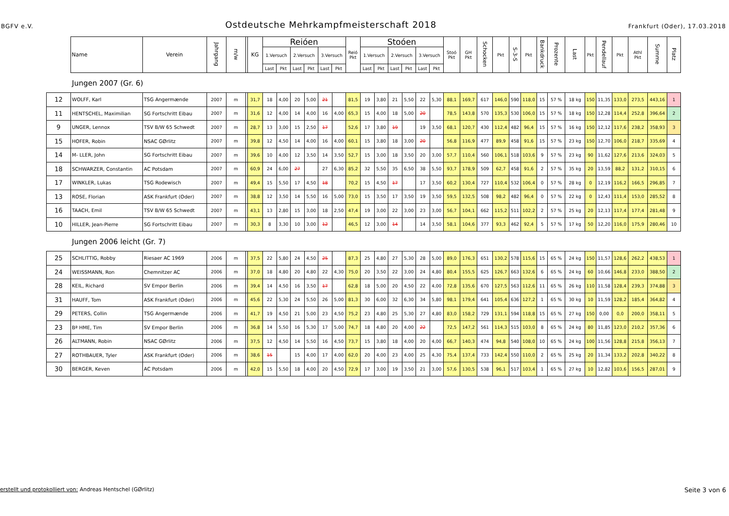BGFV e.V. Ostdeutsche Mehrkampfmeisterschaft 2018 Frankfurt (Oder), 17.03.2018
| | Name | Verein | Jahrgang | m/w | | KG | Reióen | | | | | | Reió Pkt | Stoóen | | | | | | Stoó Pkt | GH Pkt | Schocken | Pkt | S-3-S | Pkt | Bankdruck | Prozente | Last | Pkt | Pendellauf | Pkt | Athl Pkt | Summe | Platz |
| --- | --- | --- | --- | --- | --- | --- | --- | --- | --- | --- | --- | --- | --- | --- | --- | --- | --- | --- | --- | --- | --- | --- | --- | --- | --- | --- | --- | --- | --- | --- | --- | --- | --- | --- |
| | | | | | | | 1.Versuch | | 2.Versuch | | 3.Versuch | | | 1.Versuch | | 2.Versuch | | 3.Versuch | | | | | | | | | | | | | | | | |
| | | | | | | | Last | Pkt | Last | Pkt | Last | Pkt | | Last | Pkt | Last | Pkt | Last | Pkt | | | | | | | | | | | | | | | |
Jungen 2007 (Gr. 6)
| 12 | WOLFF, Karl | TSG Angermænde | 2007 | m | | 31,7 | 18 | 4,00 | 20 | 5,00 | 21 | | 81,5 | 19 | 3,80 | 21 | 5,50 | 22 | 5,30 | 88,1 | 169,7 | 617 | 146,0 | 590 | 118,0 | 15 | 57 % | 18 kg | 150 | 11,35 | 133,0 | 273,5 | 443,16 | 1 |
| 11 | HENTSCHEL, Maximilian | SG Fortschritt Eibau | 2007 | m | | 31,6 | 12 | 4,00 | 14 | 4,00 | 16 | 4,00 | 65,3 | 15 | 4,00 | 18 | 5,00 | 20 | | 78,5 | 143,8 | 570 | 135,3 | 530 | 106,0 | 15 | 57 % | 18 kg | 150 | 12,28 | 114,4 | 252,8 | 396,64 | 2 |
| 9 | UNGER, Lennox | TSV B/W 65 Schwedt | 2007 | m | | 28,7 | 13 | 3,00 | 15 | 2,50 | 17 | | 52,6 | 17 | 3,80 | 19 | | 19 | 3,50 | 68,1 | 120,7 | 430 | 112,4 | 482 | 96,4 | 15 | 57 % | 16 kg | 150 | 12,12 | 117,6 | 238,2 | 358,93 | 3 |
| 15 | HOFER, Robin | NSAC GØrlitz | 2007 | m | | 39,8 | 12 | 4,50 | 14 | 4,00 | 16 | 4,00 | 60,1 | 15 | 3,80 | 18 | 3,00 | 20 | | 56,8 | 116,9 | 477 | 89,9 | 458 | 91,6 | 15 | 57 % | 23 kg | 150 | 12,70 | 106,0 | 218,7 | 335,69 | 4 |
| 14 | M- LLER, John | SG Fortschritt Eibau | 2007 | m | | 39,6 | 10 | 4,00 | 12 | 3,50 | 14 | 3,50 | 52,7 | 15 | 3,00 | 18 | 3,50 | 20 | 3,00 | 57,7 | 110,4 | 560 | 106,1 | 518 | 103,6 | 9 | 57 % | 23 kg | 90 | 11,62 | 127,6 | 213,6 | 324,03 | 5 |
| 18 | SCHWARZER, Constantin | AC Potsdam | 2007 | m | | 60,9 | 24 | 6,00 | 27 | | 27 | 6,30 | 85,2 | 32 | 5,50 | 35 | 6,50 | 38 | 5,50 | 93,7 | 178,9 | 509 | 62,7 | 458 | 91,6 | 2 | 57 % | 35 kg | 20 | 13,59 | 88,2 | 131,2 | 310,15 | 6 |
| 17 | WINKLER, Lukas | TSG Rodewisch | 2007 | m | | 49,4 | 15 | 5,50 | 17 | 4,50 | 18 | | 70,2 | 15 | 4,50 | 17 | | 17 | 3,50 | 60,2 | 130,4 | 727 | 110,4 | 532 | 106,4 | 0 | 57 % | 28 kg | 0 | 12,19 | 116,2 | 166,5 | 296,85 | 7 |
| 13 | ROSE, Florian | ASK Frankfurt (Oder) | 2007 | m | | 38,8 | 12 | 3,50 | 14 | 5,50 | 16 | 5,00 | 73,0 | 15 | 3,50 | 17 | 3,50 | 19 | 3,50 | 59,5 | 132,5 | 508 | 98,2 | 482 | 96,4 | 0 | 57 % | 22 kg | 0 | 12,43 | 111,4 | 153,0 | 285,52 | 8 |
| 16 | TAACH, Emil | TSV B/W 65 Schwedt | 2007 | m | | 43,1 | 13 | 2,80 | 15 | 3,00 | 18 | 2,50 | 47,4 | 19 | 3,00 | 22 | 3,00 | 23 | 3,00 | 56,7 | 104,1 | 662 | 115,2 | 511 | 102,2 | 2 | 57 % | 25 kg | 20 | 12,13 | 117,4 | 177,4 | 281,48 | 9 |
| 10 | HILLER, Jean-Pierre | SG Fortschritt Eibau | 2007 | m | | 30,3 | 8 | 3,30 | 10 | 3,00 | 12 | | 46,5 | 12 | 3,00 | 14 | | 14 | 3,50 | 58,1 | 104,6 | 377 | 93,3 | 462 | 92,4 | 5 | 57 % | 17 kg | 50 | 12,20 | 116,0 | 175,9 | 280,46 | 10 |
Jungen 2006 leicht (Gr. 7)
| 25 | SCHLITTIG, Robby | Riesaer AC 1969 | 2006 | m | | 37,5 | 22 | 5,80 | 24 | 4,50 | 25 | | 87,3 | 25 | 4,80 | 27 | 5,30 | 28 | 5,00 | 89,0 | 176,3 | 651 | 130,2 | 578 | 115,6 | 15 | 65 % | 24 kg | 150 | 11,57 | 128,6 | 262,2 | 438,53 | 1 |
| 24 | WEISSMANN, Ron | Chemnitzer AC | 2006 | m | | 37,0 | 18 | 4,80 | 20 | 4,80 | 22 | 4,30 | 75,0 | 20 | 3,50 | 22 | 3,00 | 24 | 4,80 | 80,4 | 155,5 | 625 | 126,7 | 663 | 132,6 | 6 | 65 % | 24 kg | 60 | 10,66 | 146,8 | 233,0 | 388,50 | 2 |
| 28 | KEIL, Richard | SV Empor Berlin | 2006 | m | | 39,4 | 14 | 4,50 | 16 | 3,50 | 17 | | 62,8 | 18 | 5,00 | 20 | 4,50 | 22 | 4,00 | 72,8 | 135,6 | 670 | 127,5 | 563 | 112,6 | 11 | 65 % | 26 kg | 110 | 11,58 | 128,4 | 239,3 | 374,88 | 3 |
| 31 | HAUFF, Tom | ASK Frankfurt (Oder) | 2006 | m | | 45,6 | 22 | 5,30 | 24 | 5,50 | 26 | 5,00 | 81,3 | 30 | 6,00 | 32 | 6,30 | 34 | 5,80 | 98,1 | 179,4 | 641 | 105,4 | 636 | 127,2 | 1 | 65 % | 30 kg | 10 | 11,59 | 128,2 | 185,4 | 364,82 | 4 |
| 29 | PETERS, Collin | TSG Angermænde | 2006 | m | | 41,7 | 19 | 4,50 | 21 | 5,00 | 23 | 4,50 | 75,2 | 23 | 4,80 | 25 | 5,30 | 27 | 4,80 | 83,0 | 158,2 | 729 | 131,1 | 594 | 118,8 | 15 | 65 % | 27 kg | 150 | 0,00 | 0,0 | 200,0 | 358,11 | 5 |
| 23 | Bª HME, Tim | SV Empor Berlin | 2006 | m | | 36,8 | 14 | 5,50 | 16 | 5,30 | 17 | 5,00 | 74,7 | 18 | 4,80 | 20 | 4,00 | 22 | | 72,5 | 147,2 | 561 | 114,3 | 515 | 103,0 | 8 | 65 % | 24 kg | 80 | 11,85 | 123,0 | 210,2 | 357,36 | 6 |
| 26 | ALTMANN, Robin | NSAC GØrlitz | 2006 | m | | 37,5 | 12 | 4,50 | 14 | 5,50 | 16 | 4,50 | 73,7 | 15 | 3,80 | 18 | 4,00 | 20 | 4,00 | 66,7 | 140,3 | 474 | 94,8 | 540 | 108,0 | 10 | 65 % | 24 kg | 100 | 11,56 | 128,8 | 215,8 | 356,13 | 7 |
| 27 | ROTHBAUER, Tyler | ASK Frankfurt (Oder) | 2006 | m | | 38,6 | 15 | | 15 | 4,00 | 17 | 4,00 | 62,0 | 20 | 4,00 | 23 | 4,00 | 25 | 4,30 | 75,4 | 137,4 | 733 | 142,4 | 550 | 110,0 | 2 | 65 % | 25 kg | 20 | 11,34 | 133,2 | 202,8 | 340,22 | 8 |
| 30 | BERGER, Keven | AC Potsdam | 2006 | m | | 42,0 | 15 | 5,50 | 18 | 4,00 | 20 | 4,50 | 72,9 | 17 | 3,00 | 19 | 3,50 | 21 | 3,00 | 57,6 | 130,5 | 538 | 96,1 | 517 | 103,4 | 1 | 65 % | 27 kg | 10 | 12,82 | 103,6 | 156,5 | 287,01 | 9 |
erstellt und protokolliert von: Andreas Hentschel (GØrlitz) Seite 3 von 6